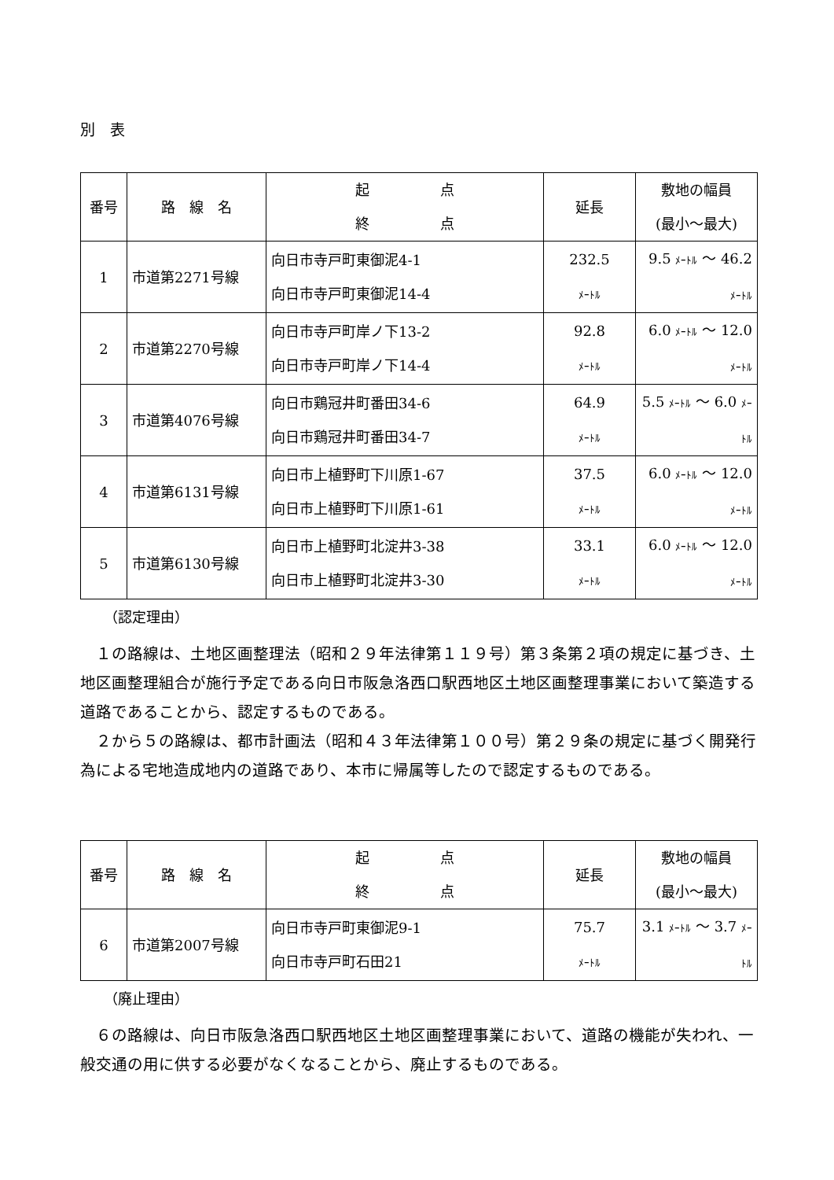別　表
| 番号 | 路 線 名 | 起 点 終 点 | 延長 | 敷地の幅員 (最小～最大) |
| --- | --- | --- | --- | --- |
| 1 | 市道第2271号線 | 向日市寺戸町東御泥4-1 向日市寺戸町東御泥14-4 | 232.5 ﾒｰﾄﾙ | 9.5 ﾒｰﾄﾙ ～ 46.2 ﾒｰﾄﾙ |
| 2 | 市道第2270号線 | 向日市寺戸町岸ノ下13-2 向日市寺戸町岸ノ下14-4 | 92.8 ﾒｰﾄﾙ | 6.0 ﾒｰﾄﾙ ～ 12.0 ﾒｰﾄﾙ |
| 3 | 市道第4076号線 | 向日市鶏冠井町番田34-6 向日市鶏冠井町番田34-7 | 64.9 ﾒｰﾄﾙ | 5.5 ﾒｰﾄﾙ ～ 6.0 ﾒｰﾄﾙ |
| 4 | 市道第6131号線 | 向日市上植野町下川原1-67 向日市上植野町下川原1-61 | 37.5 ﾒｰﾄﾙ | 6.0 ﾒｰﾄﾙ ～ 12.0 ﾒｰﾄﾙ |
| 5 | 市道第6130号線 | 向日市上植野町北淀井3-38 向日市上植野町北淀井3-30 | 33.1 ﾒｰﾄﾙ | 6.0 ﾒｰﾄﾙ ～ 12.0 ﾒｰﾄﾙ |
（認定理由）
　１の路線は、土地区画整理法（昭和２９年法律第１１９号）第３条第２項の規定に基づき、土地区画整理組合が施行予定である向日市阪急洛西口駅西地区土地区画整理事業において築造する道路であることから、認定するものである。
　２から５の路線は、都市計画法（昭和４３年法律第１００号）第２９条の規定に基づく開発行為による宅地造成地内の道路であり、本市に帰属等したので認定するものである。
| 番号 | 路 線 名 | 起 点 終 点 | 延長 | 敷地の幅員 (最小～最大) |
| --- | --- | --- | --- | --- |
| 6 | 市道第2007号線 | 向日市寺戸町東御泥9-1 向日市寺戸町石田21 | 75.7 ﾒｰﾄﾙ | 3.1 ﾒｰﾄﾙ ～ 3.7 ﾒｰﾄﾙ |
（廃止理由）
　６の路線は、向日市阪急洛西口駅西地区土地区画整理事業において、道路の機能が失われ、一般交通の用に供する必要がなくなることから、廃止するものである。